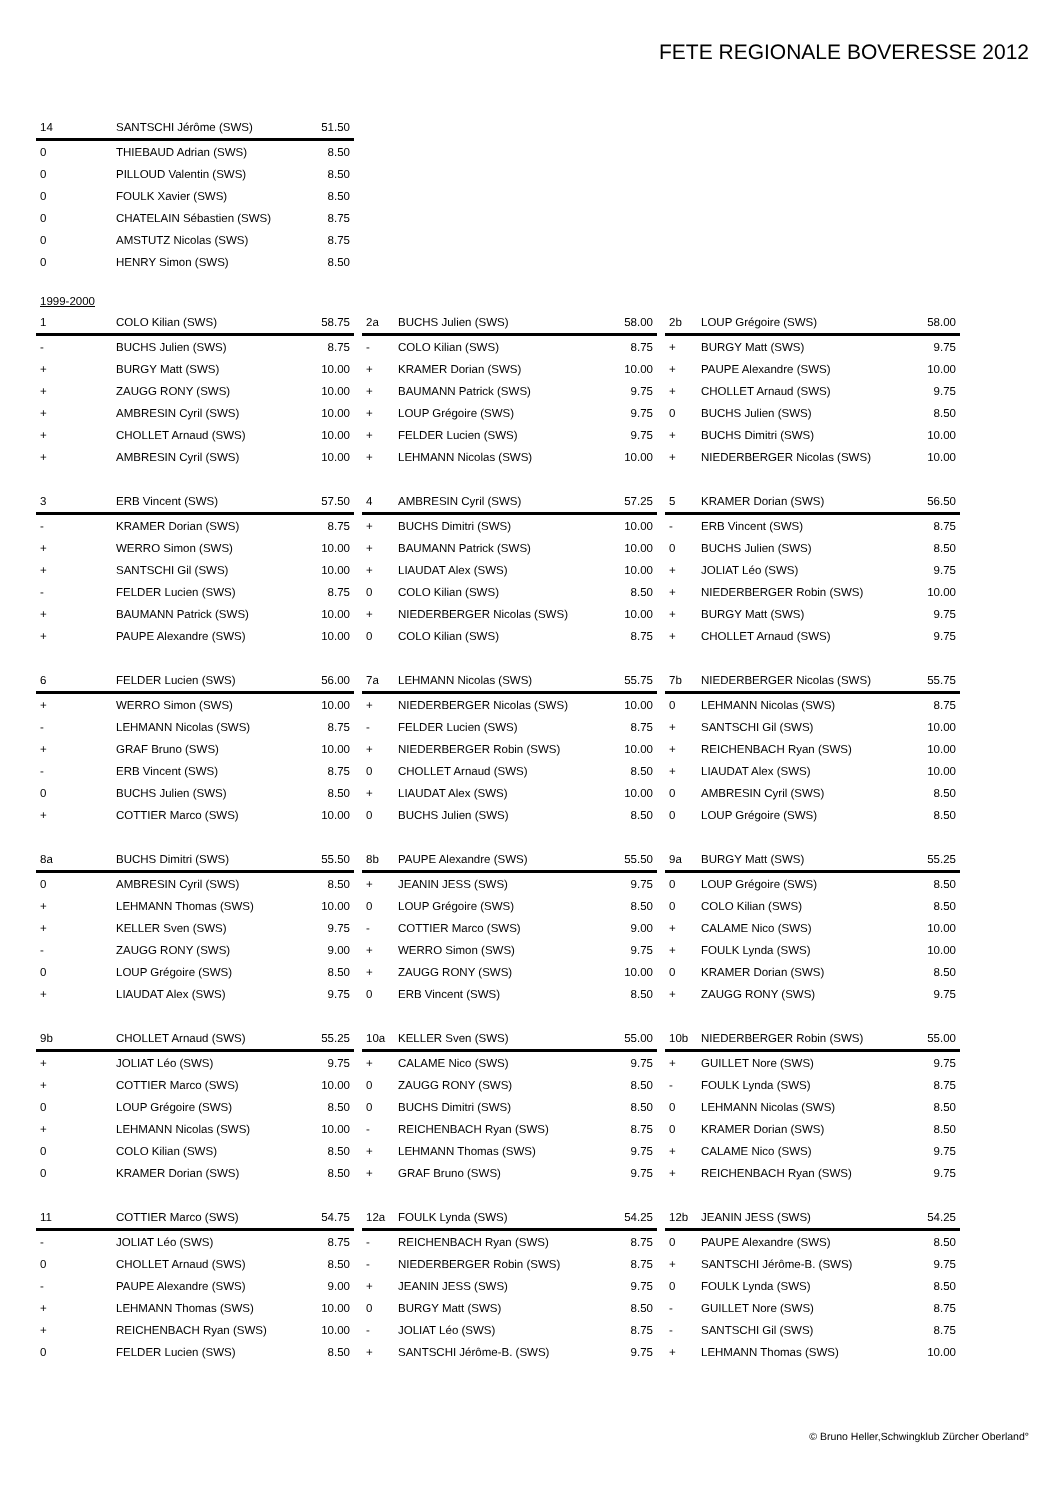FETE REGIONALE BOVERESSE 2012
| 14 | SANTSCHI Jérôme (SWS) | 51.50 |
| --- | --- | --- |
| 0 | THIEBAUD Adrian (SWS) | 8.50 |
| 0 | PILLOUD Valentin (SWS) | 8.50 |
| 0 | FOULK Xavier (SWS) | 8.50 |
| 0 | CHATELAIN Sébastien (SWS) | 8.75 |
| 0 | AMSTUTZ Nicolas (SWS) | 8.75 |
| 0 | HENRY Simon (SWS) | 8.50 |
1999-2000
| 1 | COLO Kilian (SWS) | 58.75 |
| --- | --- | --- |
| - | BUCHS Julien (SWS) | 8.75 |
| + | BURGY Matt (SWS) | 10.00 |
| + | ZAUGG RONY (SWS) | 10.00 |
| + | AMBRESIN Cyril (SWS) | 10.00 |
| + | CHOLLET Arnaud (SWS) | 10.00 |
| + | AMBRESIN Cyril (SWS) | 10.00 |
| 2a | BUCHS Julien (SWS) | 58.00 |
| --- | --- | --- |
| - | COLO Kilian (SWS) | 8.75 |
| + | KRAMER Dorian (SWS) | 10.00 |
| + | BAUMANN Patrick (SWS) | 9.75 |
| + | LOUP Grégoire (SWS) | 9.75 |
| + | FELDER Lucien (SWS) | 9.75 |
| + | LEHMANN Nicolas (SWS) | 10.00 |
| 2b | LOUP Grégoire (SWS) | 58.00 |
| --- | --- | --- |
| + | BURGY Matt (SWS) | 9.75 |
| + | PAUPE Alexandre (SWS) | 10.00 |
| + | CHOLLET Arnaud (SWS) | 9.75 |
| 0 | BUCHS Julien (SWS) | 8.50 |
| + | BUCHS Dimitri (SWS) | 10.00 |
| + | NIEDERBERGER Nicolas (SWS) | 10.00 |
| 3 | ERB Vincent (SWS) | 57.50 |
| --- | --- | --- |
| - | KRAMER Dorian (SWS) | 8.75 |
| + | WERRO Simon (SWS) | 10.00 |
| + | SANTSCHI Gil (SWS) | 10.00 |
| - | FELDER Lucien (SWS) | 8.75 |
| + | BAUMANN Patrick (SWS) | 10.00 |
| + | PAUPE Alexandre (SWS) | 10.00 |
| 4 | AMBRESIN Cyril (SWS) | 57.25 |
| --- | --- | --- |
| + | BUCHS Dimitri (SWS) | 10.00 |
| + | BAUMANN Patrick (SWS) | 10.00 |
| + | LIAUDAT Alex (SWS) | 10.00 |
| 0 | COLO Kilian (SWS) | 8.50 |
| + | NIEDERBERGER Nicolas (SWS) | 10.00 |
| 0 | COLO Kilian (SWS) | 8.75 |
| 5 | KRAMER Dorian (SWS) | 56.50 |
| --- | --- | --- |
| - | ERB Vincent (SWS) | 8.75 |
| 0 | BUCHS Julien (SWS) | 8.50 |
| + | JOLIAT Léo (SWS) | 9.75 |
| + | NIEDERBERGER Robin (SWS) | 10.00 |
| + | BURGY Matt (SWS) | 9.75 |
| + | CHOLLET Arnaud (SWS) | 9.75 |
| 6 | FELDER Lucien (SWS) | 56.00 |
| --- | --- | --- |
| + | WERRO Simon (SWS) | 10.00 |
| - | LEHMANN Nicolas (SWS) | 8.75 |
| + | GRAF Bruno (SWS) | 10.00 |
| - | ERB Vincent (SWS) | 8.75 |
| 0 | BUCHS Julien (SWS) | 8.50 |
| + | COTTIER Marco (SWS) | 10.00 |
| 7a | LEHMANN Nicolas (SWS) | 55.75 |
| --- | --- | --- |
| + | NIEDERBERGER Nicolas (SWS) | 10.00 |
| - | FELDER Lucien (SWS) | 8.75 |
| + | NIEDERBERGER Robin (SWS) | 10.00 |
| 0 | CHOLLET Arnaud (SWS) | 8.50 |
| + | LIAUDAT Alex (SWS) | 10.00 |
| 0 | BUCHS Julien (SWS) | 8.50 |
| 7b | NIEDERBERGER Nicolas (SWS) | 55.75 |
| --- | --- | --- |
| 0 | LEHMANN Nicolas (SWS) | 8.75 |
| + | SANTSCHI Gil (SWS) | 10.00 |
| + | REICHENBACH Ryan (SWS) | 10.00 |
| + | LIAUDAT Alex (SWS) | 10.00 |
| 0 | AMBRESIN Cyril (SWS) | 8.50 |
| 0 | LOUP Grégoire (SWS) | 8.50 |
| 8a | BUCHS Dimitri (SWS) | 55.50 |
| --- | --- | --- |
| 0 | AMBRESIN Cyril (SWS) | 8.50 |
| + | LEHMANN Thomas (SWS) | 10.00 |
| + | KELLER Sven (SWS) | 9.75 |
| - | ZAUGG RONY (SWS) | 9.00 |
| 0 | LOUP Grégoire (SWS) | 8.50 |
| + | LIAUDAT Alex (SWS) | 9.75 |
| 8b | PAUPE Alexandre (SWS) | 55.50 |
| --- | --- | --- |
| + | JEANIN JESS (SWS) | 9.75 |
| 0 | LOUP Grégoire (SWS) | 8.50 |
| - | COTTIER Marco (SWS) | 9.00 |
| + | WERRO Simon (SWS) | 9.75 |
| + | ZAUGG RONY (SWS) | 10.00 |
| 0 | ERB Vincent (SWS) | 8.50 |
| 9a | BURGY Matt (SWS) | 55.25 |
| --- | --- | --- |
| 0 | LOUP Grégoire (SWS) | 8.50 |
| 0 | COLO Kilian (SWS) | 8.50 |
| + | CALAME Nico (SWS) | 10.00 |
| + | FOULK Lynda (SWS) | 10.00 |
| 0 | KRAMER Dorian (SWS) | 8.50 |
| + | ZAUGG RONY (SWS) | 9.75 |
| 9b | CHOLLET Arnaud (SWS) | 55.25 |
| --- | --- | --- |
| + | JOLIAT Léo (SWS) | 9.75 |
| + | COTTIER Marco (SWS) | 10.00 |
| 0 | LOUP Grégoire (SWS) | 8.50 |
| + | LEHMANN Nicolas (SWS) | 10.00 |
| 0 | COLO Kilian (SWS) | 8.50 |
| 0 | KRAMER Dorian (SWS) | 8.50 |
| 10a | KELLER Sven (SWS) | 55.00 |
| --- | --- | --- |
| + | CALAME Nico (SWS) | 9.75 |
| 0 | ZAUGG RONY (SWS) | 8.50 |
| 0 | BUCHS Dimitri (SWS) | 8.50 |
| - | REICHENBACH Ryan (SWS) | 8.75 |
| + | LEHMANN Thomas (SWS) | 9.75 |
| + | GRAF Bruno (SWS) | 9.75 |
| 10b | NIEDERBERGER Robin (SWS) | 55.00 |
| --- | --- | --- |
| + | GUILLET Nore (SWS) | 9.75 |
| - | FOULK Lynda (SWS) | 8.75 |
| 0 | LEHMANN Nicolas (SWS) | 8.50 |
| 0 | KRAMER Dorian (SWS) | 8.50 |
| + | CALAME Nico (SWS) | 9.75 |
| + | REICHENBACH Ryan (SWS) | 9.75 |
| 11 | COTTIER Marco (SWS) | 54.75 |
| --- | --- | --- |
| - | JOLIAT Léo (SWS) | 8.75 |
| 0 | CHOLLET Arnaud (SWS) | 8.50 |
| - | PAUPE Alexandre (SWS) | 9.00 |
| + | LEHMANN Thomas (SWS) | 10.00 |
| + | REICHENBACH Ryan (SWS) | 10.00 |
| 0 | FELDER Lucien (SWS) | 8.50 |
| 12a | FOULK Lynda (SWS) | 54.25 |
| --- | --- | --- |
| - | REICHENBACH Ryan (SWS) | 8.75 |
| - | NIEDERBERGER Robin (SWS) | 8.75 |
| + | JEANIN JESS (SWS) | 9.75 |
| 0 | BURGY Matt (SWS) | 8.50 |
| - | JOLIAT Léo (SWS) | 8.75 |
| + | SANTSCHI Jérôme-B. (SWS) | 9.75 |
| 12b | JEANIN JESS (SWS) | 54.25 |
| --- | --- | --- |
| 0 | PAUPE Alexandre (SWS) | 8.50 |
| + | SANTSCHI Jérôme-B. (SWS) | 9.75 |
| 0 | FOULK Lynda (SWS) | 8.50 |
| - | GUILLET Nore (SWS) | 8.75 |
| - | SANTSCHI Gil (SWS) | 8.75 |
| + | LEHMANN Thomas (SWS) | 10.00 |
© Bruno Heller,Schwingklub Zürcher Oberland°